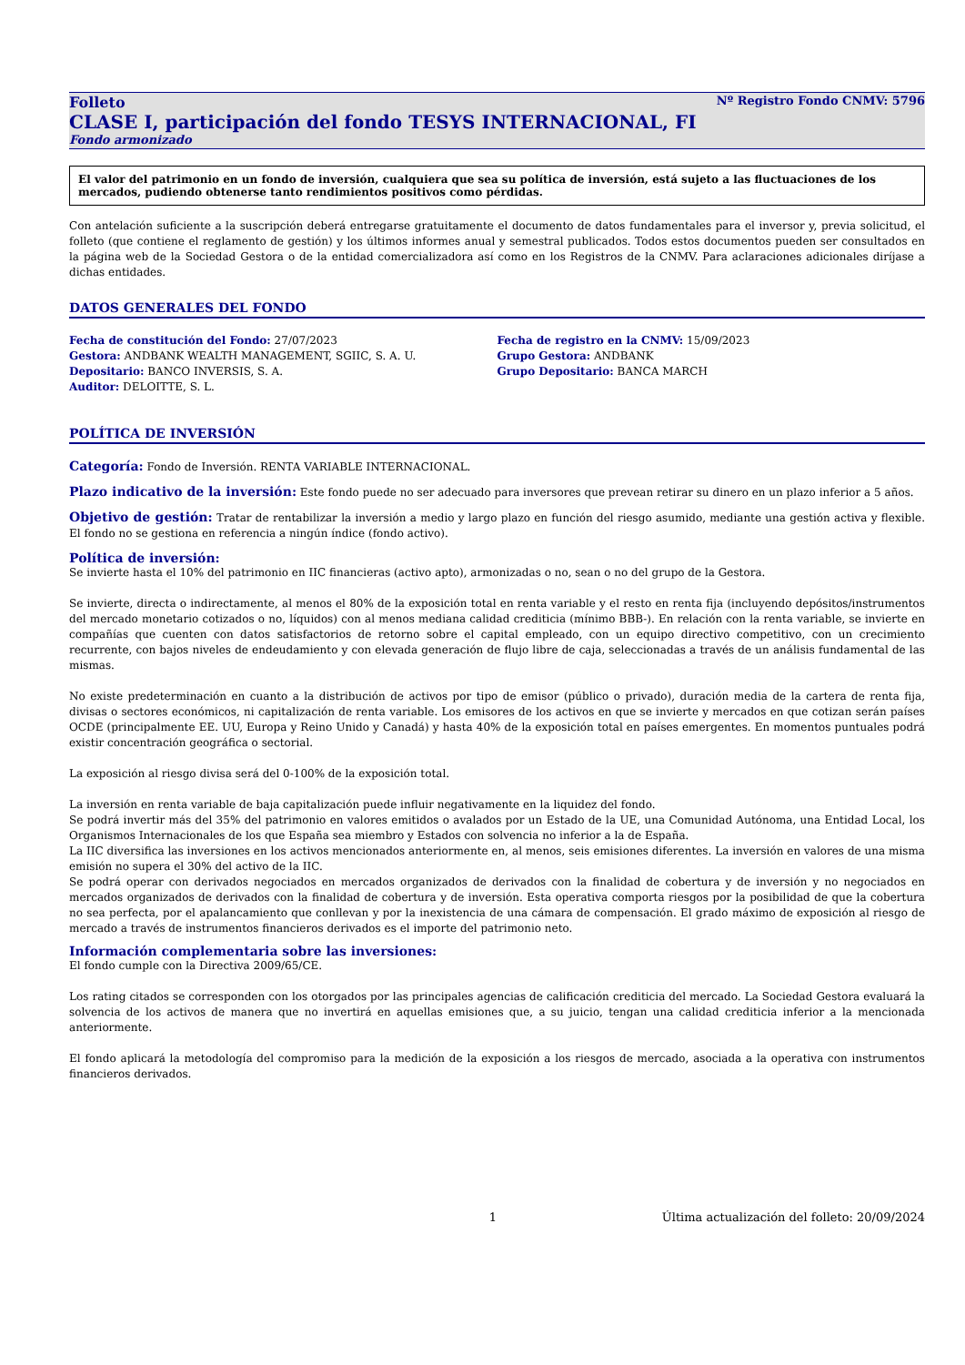Folleto Nº Registro Fondo CNMV: 5796
CLASE I, participación del fondo TESYS INTERNACIONAL, FI
Fondo armonizado
El valor del patrimonio en un fondo de inversión, cualquiera que sea su política de inversión, está sujeto a las fluctuaciones de los mercados, pudiendo obtenerse tanto rendimientos positivos como pérdidas.
Con antelación suficiente a la suscripción deberá entregarse gratuitamente el documento de datos fundamentales para el inversor y, previa solicitud, el folleto (que contiene el reglamento de gestión) y los últimos informes anual y semestral publicados. Todos estos documentos pueden ser consultados en la página web de la Sociedad Gestora o de la entidad comercializadora así como en los Registros de la CNMV. Para aclaraciones adicionales diríjase a dichas entidades.
DATOS GENERALES DEL FONDO
Fecha de constitución del Fondo: 27/07/2023
Gestora: ANDBANK WEALTH MANAGEMENT, SGIIC, S. A. U.
Depositario: BANCO INVERSIS, S. A.
Auditor: DELOITTE, S. L.
Fecha de registro en la CNMV: 15/09/2023
Grupo Gestora: ANDBANK
Grupo Depositario: BANCA MARCH
POLÍTICA DE INVERSIÓN
Categoría: Fondo de Inversión. RENTA VARIABLE INTERNACIONAL.
Plazo indicativo de la inversión: Este fondo puede no ser adecuado para inversores que prevean retirar su dinero en un plazo inferior a 5 años.
Objetivo de gestión: Tratar de rentabilizar la inversión a medio y largo plazo en función del riesgo asumido, mediante una gestión activa y flexible. El fondo no se gestiona en referencia a ningún índice (fondo activo).
Política de inversión:
Se invierte hasta el 10% del patrimonio en IIC financieras (activo apto), armonizadas o no, sean o no del grupo de la Gestora.
Se invierte, directa o indirectamente, al menos el 80% de la exposición total en renta variable y el resto en renta fija (incluyendo depósitos/instrumentos del mercado monetario cotizados o no, líquidos) con al menos mediana calidad crediticia (mínimo BBB-). En relación con la renta variable, se invierte en compañías que cuenten con datos satisfactorios de retorno sobre el capital empleado, con un equipo directivo competitivo, con un crecimiento recurrente, con bajos niveles de endeudamiento y con elevada generación de flujo libre de caja, seleccionadas a través de un análisis fundamental de las mismas.
No existe predeterminación en cuanto a la distribución de activos por tipo de emisor (público o privado), duración media de la cartera de renta fija, divisas o sectores económicos, ni capitalización de renta variable. Los emisores de los activos en que se invierte y mercados en que cotizan serán países OCDE (principalmente EE. UU, Europa y Reino Unido y Canadá) y hasta 40% de la exposición total en países emergentes. En momentos puntuales podrá existir concentración geográfica o sectorial.
La exposición al riesgo divisa será del 0-100% de la exposición total.
La inversión en renta variable de baja capitalización puede influir negativamente en la liquidez del fondo.
Se podrá invertir más del 35% del patrimonio en valores emitidos o avalados por un Estado de la UE, una Comunidad Autónoma, una Entidad Local, los Organismos Internacionales de los que España sea miembro y Estados con solvencia no inferior a la de España.
La IIC diversifica las inversiones en los activos mencionados anteriormente en, al menos, seis emisiones diferentes. La inversión en valores de una misma emisión no supera el 30% del activo de la IIC.
Se podrá operar con derivados negociados en mercados organizados de derivados con la finalidad de cobertura y de inversión y no negociados en mercados organizados de derivados con la finalidad de cobertura y de inversión. Esta operativa comporta riesgos por la posibilidad de que la cobertura no sea perfecta, por el apalancamiento que conllevan y por la inexistencia de una cámara de compensación. El grado máximo de exposición al riesgo de mercado a través de instrumentos financieros derivados es el importe del patrimonio neto.
Información complementaria sobre las inversiones:
El fondo cumple con la Directiva 2009/65/CE.
Los rating citados se corresponden con los otorgados por las principales agencias de calificación crediticia del mercado. La Sociedad Gestora evaluará la solvencia de los activos de manera que no invertirá en aquellas emisiones que, a su juicio, tengan una calidad crediticia inferior a la mencionada anteriormente.
El fondo aplicará la metodología del compromiso para la medición de la exposición a los riesgos de mercado, asociada a la operativa con instrumentos financieros derivados.
1 Última actualización del folleto: 20/09/2024